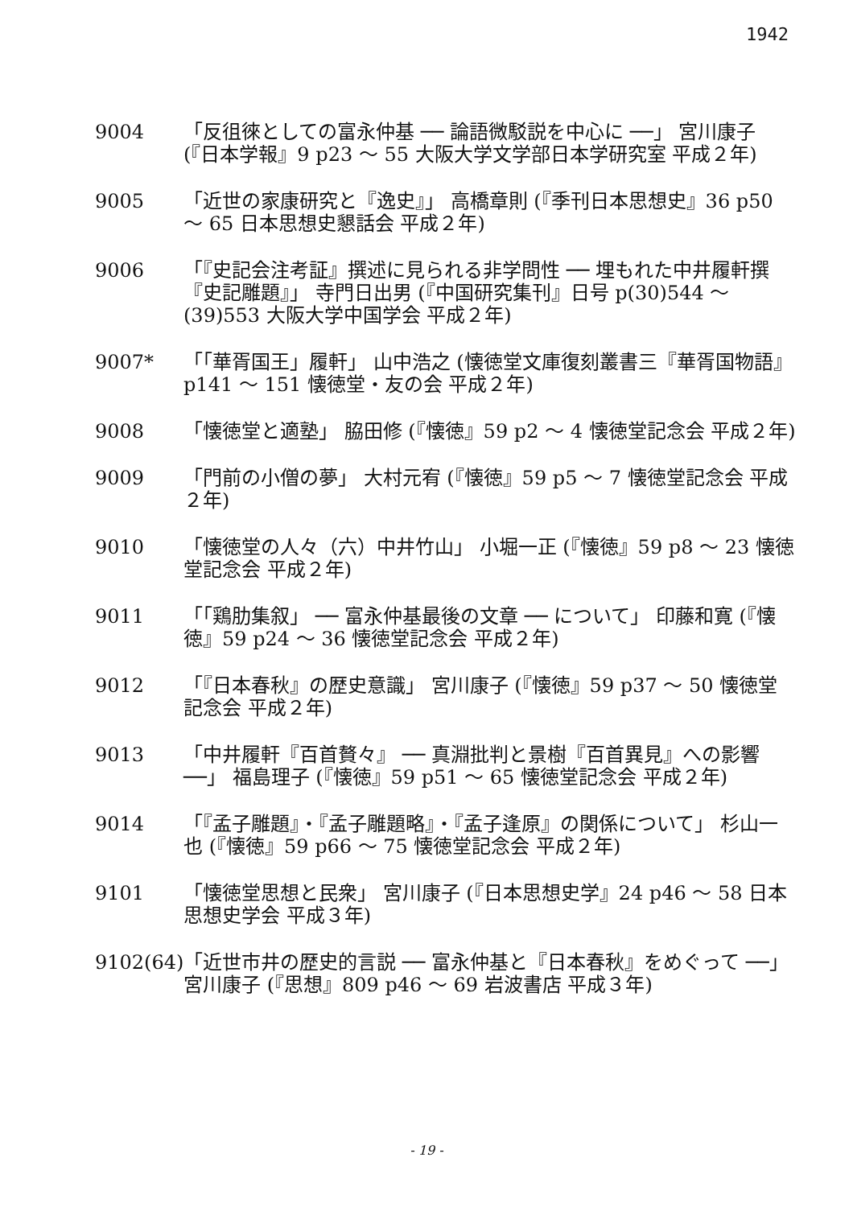1942
9004 「反徂徠としての富永仲基 ── 論語微駁説を中心に ──」 宮川康子 (『日本学報』9 p23 ～ 55 大阪大学文学部日本学研究室 平成２年)
9005 「近世の家康研究と『逸史』」 高橋章則 (『季刊日本思想史』36 p50 ～ 65 日本思想史懇話会 平成２年)
9006 「『史記会注考証』撰述に見られる非学問性 ── 埋もれた中井履軒撰『史記雕題』」 寺門日出男 (『中国研究集刊』日号 p(30)544 ～(39)553 大阪大学中国学会 平成２年)
9007* 「「華胥国王」履軒」 山中浩之 (懐徳堂文庫復刻叢書三『華胥国物語』 p141 ～ 151 懐徳堂・友の会 平成２年)
9008 「懐徳堂と適塾」 脇田修 (『懐徳』59 p2 ～ 4 懐徳堂記念会 平成２年)
9009 「門前の小僧の夢」 大村元宥 (『懐徳』59 p5 ～ 7 懐徳堂記念会 平成２年)
9010 「懐徳堂の人々（六）中井竹山」 小堀一正 (『懐徳』59 p8 ～ 23 懐徳堂記念会 平成２年)
9011 「「鶏肋集叙」 ── 富永仲基最後の文章 ── について」 印藤和寛 (『懐徳』59 p24 ～ 36 懐徳堂記念会 平成２年)
9012 「『日本春秋』の歴史意識」 宮川康子 (『懐徳』59 p37 ～ 50 懐徳堂記念会 平成２年)
9013 「中井履軒『百首贅々』 ── 真淵批判と景樹『百首異見』への影響 ──」 福島理子 (『懐徳』59 p51 ～ 65 懐徳堂記念会 平成２年)
9014 「『孟子雕題』・『孟子雕題略』・『孟子逢原』の関係について」 杉山一也 (『懐徳』59 p66 ～ 75 懐徳堂記念会 平成２年)
9101 「懐徳堂思想と民衆」 宮川康子 (『日本思想史学』24 p46 ～ 58 日本思想史学会 平成３年)
9102(64)
「近世市井の歴史的言説 ── 富永仲基と『日本春秋』をめぐって ──」 宮川康子 (『思想』809 p46 ～ 69 岩波書店 平成３年)
- 19 -